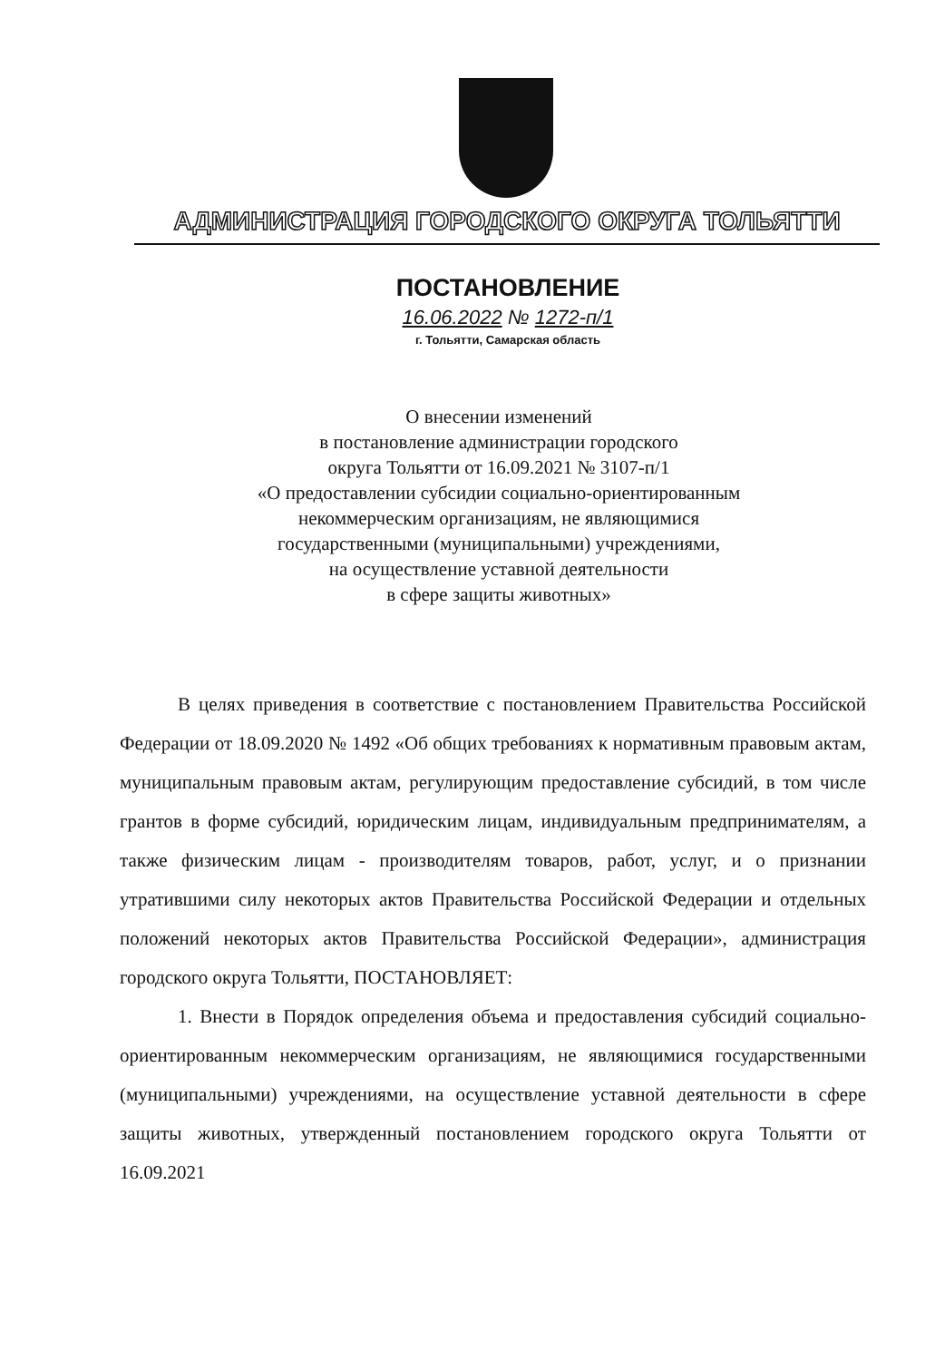АДМИНИСТРАЦИЯ ГОРОДСКОГО ОКРУГА ТОЛЬЯТТИ
ПОСТАНОВЛЕНИЕ
16.06.2022 № 1272-п/1
г. Тольятти, Самарская область
О внесении изменений
в постановление администрации городского
округа Тольятти от 16.09.2021 № 3107-п/1
«О предоставлении субсидии социально-ориентированным
некоммерческим организациям, не являющимися
государственными (муниципальными) учреждениями,
на осуществление уставной деятельности
в сфере защиты животных»
В целях приведения в соответствие с постановлением Правительства Российской Федерации от 18.09.2020 № 1492 «Об общих требованиях к нормативным правовым актам, муниципальным правовым актам, регулирующим предоставление субсидий, в том числе грантов в форме субсидий, юридическим лицам, индивидуальным предпринимателям, а также физическим лицам - производителям товаров, работ, услуг, и о признании утратившими силу некоторых актов Правительства Российской Федерации и отдельных положений некоторых актов Правительства Российской Федерации», администрация городского округа Тольятти, ПОСТАНОВЛЯЕТ:
1. Внести в Порядок определения объема и предоставления субсидий социально-ориентированным некоммерческим организациям, не являющимися государственными (муниципальными) учреждениями, на осуществление уставной деятельности в сфере защиты животных, утвержденный постановлением городского округа Тольятти от 16.09.2021